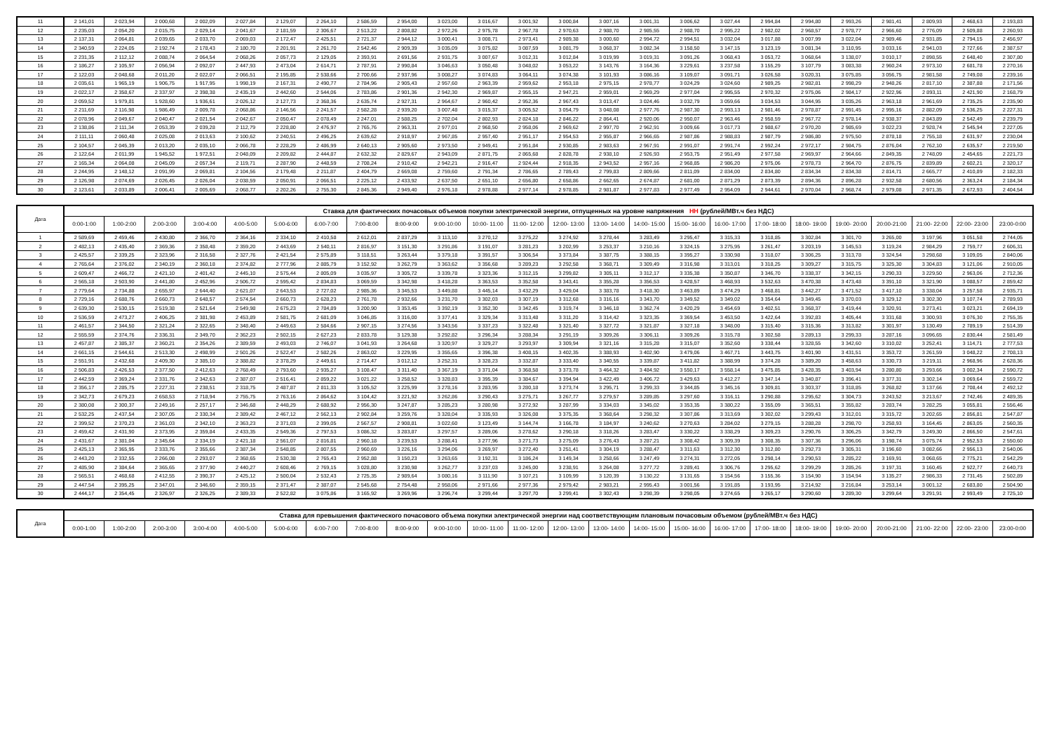| 11 | 2 141,01 | 2 023,94 | 2 000,68 | 2 002,09 | 2 027,84 | 2 129,07 | 2 264,10 | 2 586,59 | 2 954,00 | 3 023,00 | 3 016,67 | 3 001,92 | 3 000,84 | 3 007,16 | 3 001,31 | 3 006,62 | 3 027,44 | 2 994,84 | 2 994,80 | 2 993,26 | 2 981,41 | 2 809,93 | 2 468,63 | 2 193,83 |
| 12 | 2 235,03 | 2 054,20 | 2 015,75 | 2 029,14 | 2 041,67 | 2 181,59 | 2 306,67 | 2 513,22 | 2 808,82 | 2 972,26 | 2 975,78 | 2 967,78 | 2 970,63 | 2 988,70 | 2 985,55 | 2 988,70 | 2 995,22 | 2 982,02 | 2 968,57 | 2 978,77 | 2 966,60 | 2 776,09 | 2 509,88 | 2 260,93 |
| 13 | 2 137,31 | 2 064,81 | 2 039,65 | 2 033,70 | 2 069,03 | 2 172,47 | 2 425,51 | 2 721,37 | 2 944,12 | 3 000,41 | 3 008,71 | 2 973,41 | 2 989,38 | 3 000,60 | 2 994,72 | 2 994,51 | 3 032,04 | 3 017,88 | 3 007,99 | 3 022,04 | 2 989,46 | 2 931,85 | 2 794,15 | 2 456,97 |
| 14 | 2 340,59 | 2 224,05 | 2 192,74 | 2 178,43 | 2 180,70 | 2 201,91 | 2 261,70 | 2 542,46 | 2 909,39 | 3 035,09 | 3 075,82 | 3 087,59 | 3 081,79 | 3 068,37 | 3 082,34 | 3 158,50 | 3 147,15 | 3 123,19 | 3 081,34 | 3 110,95 | 3 033,16 | 2 941,03 | 2 727,66 | 2 387,57 |
| 15 | 2 231,35 | 2 112,12 | 2 088,74 | 2 064,54 | 2 068,26 | 2 057,73 | 2 129,05 | 2 393,91 | 2 691,56 | 2 931,75 | 3 007,67 | 3 012,31 | 3 012,84 | 3 019,99 | 3 019,31 | 3 091,26 | 3 068,43 | 3 053,72 | 3 068,64 | 3 138,07 | 3 010,17 | 2 898,55 | 2 648,40 | 2 307,80 |
| 16 | 2 186,27 | 2 105,97 | 2 056,94 | 2 092,07 | 2 447,93 | 2 473,04 | 2 614,71 | 2 787,91 | 2 990,84 | 3 046,63 | 3 050,48 | 3 048,02 | 3 053,22 | 3 143,76 | 3 164,36 | 3 229,61 | 3 237,58 | 3 155,29 | 3 107,79 | 3 083,38 | 2 960,24 | 2 973,10 | 2 681,78 | 2 270,16 |
| 17 | 2 122,03 | 2 048,68 | 2 011,20 | 2 022,07 | 2 066,51 | 2 195,85 | 2 538,66 | 2 700,66 | 2 937,96 | 3 008,27 | 3 074,83 | 3 064,11 | 3 074,38 | 3 101,93 | 3 086,16 | 3 109,07 | 3 091,71 | 3 026,58 | 3 020,31 | 3 075,85 | 3 056,75 | 2 981,58 | 2 749,08 | 2 239,16 |
| 18 | 2 035,61 | 1 965,19 | 1 906,75 | 1 917,95 | 1 998,19 | 2 167,31 | 2 490,77 | 2 784,96 | 2 905,43 | 2 957,60 | 2 963,39 | 2 959,62 | 2 953,18 | 2 975,15 | 2 978,77 | 3 024,29 | 3 024,60 | 2 989,25 | 2 982,81 | 2 998,29 | 2 948,26 | 2 817,10 | 2 387,88 | 2 171,56 |
| 19 | 2 022,17 | 2 358,67 | 2 337,97 | 2 398,38 | 2 435,19 | 2 442,60 | 2 544,06 | 2 783,86 | 2 901,36 | 2 942,30 | 2 969,87 | 2 955,15 | 2 947,21 | 2 959,01 | 2 969,29 | 2 977,04 | 2 995,55 | 2 970,32 | 2 975,06 | 2 984,17 | 2 922,96 | 2 893,11 | 2 421,90 | 2 168,79 |
| 20 | 2 059,52 | 1 979,81 | 1 928,60 | 1 936,61 | 2 026,12 | 2 127,73 | 2 368,36 | 2 635,74 | 2 927,31 | 2 964,67 | 2 960,42 | 2 952,36 | 2 967,43 | 3 013,47 | 3 024,46 | 3 032,79 | 3 059,66 | 3 034,53 | 3 044,95 | 3 035,26 | 2 963,18 | 2 961,69 | 2 735,25 | 2 235,90 |
| 21 | 2 211,69 | 2 116,98 | 1 986,49 | 2 009,78 | 2 068,86 | 2 146,56 | 2 241,57 | 2 582,28 | 2 939,20 | 3 007,48 | 3 015,37 | 3 005,52 | 3 054,79 | 3 048,08 | 2 977,76 | 2 987,30 | 2 993,13 | 2 981,46 | 2 978,87 | 2 991,45 | 2 995,16 | 2 882,09 | 2 536,25 | 2 227,31 |
| 22 | 2 078,96 | 2 049,67 | 2 040,47 | 2 021,54 | 2 042,67 | 2 050,47 | 2 078,49 | 2 247,01 | 2 588,25 | 2 702,04 | 2 802,93 | 2 824,18 | 2 846,22 | 2 864,41 | 2 920,06 | 2 950,07 | 2 963,46 | 2 958,59 | 2 967,72 | 2 978,14 | 2 938,37 | 2 843,89 | 2 542,49 | 2 239,79 |
| 23 | 2 138,86 | 2 111,34 | 2 053,39 | 2 039,28 | 2 112,79 | 2 228,80 | 2 476,97 | 2 765,76 | 2 963,31 | 2 977,01 | 2 968,50 | 2 958,06 | 2 969,62 | 2 997,70 | 2 962,91 | 3 009,66 | 3 017,73 | 2 988,67 | 2 970,20 | 2 985,69 | 3 022,23 | 2 928,74 | 2 545,94 | 2 227,05 |
| 24 | 2 111,11 | 2 060,48 | 2 025,08 | 2 013,63 | 2 100,62 | 2 240,51 | 2 496,25 | 2 639,62 | 2 918,97 | 2 967,85 | 2 957,40 | 2 951,17 | 2 954,53 | 2 955,87 | 2 966,65 | 2 987,86 | 2 988,83 | 2 987,79 | 2 986,80 | 2 975,50 | 2 878,18 | 2 755,18 | 2 631,97 | 2 230,04 |
| 25 | 2 104,57 | 2 045,39 | 2 013,20 | 2 035,10 | 2 066,78 | 2 228,29 | 2 486,99 | 2 640,13 | 2 905,60 | 2 973,50 | 2 949,41 | 2 951,84 | 2 930,85 | 2 983,63 | 2 967,91 | 2 991,07 | 2 991,74 | 2 992,24 | 2 972,17 | 2 984,75 | 2 876,04 | 2 762,10 | 2 635,57 | 2 219,50 |
| 26 | 2 122,64 | 2 011,99 | 1 945,52 | 1 972,51 | 2 048,09 | 2 209,82 | 2 444,87 | 2 632,32 | 2 829,67 | 2 943,09 | 2 871,75 | 2 865,68 | 2 828,78 | 2 938,10 | 2 926,93 | 2 953,75 | 2 951,49 | 2 977,58 | 2 969,97 | 2 964,66 | 2 849,35 | 2 748,09 | 2 454,65 | 2 221,73 |
| 27 | 2 165,34 | 2 064,08 | 2 045,09 | 2 057,34 | 2 119,71 | 2 287,90 | 2 448,59 | 2 708,24 | 2 910,42 | 2 942,21 | 2 916,47 | 2 924,44 | 2 918,35 | 2 943,52 | 2 957,16 | 2 968,85 | 2 986,20 | 2 975,06 | 2 978,73 | 2 964,70 | 2 876,75 | 2 839,89 | 2 602,21 | 2 320,17 |
| 28 | 2 244,95 | 2 148,12 | 2 091,99 | 2 069,81 | 2 104,56 | 2 179,48 | 2 211,87 | 2 404,79 | 2 669,08 | 2 759,60 | 2 791,34 | 2 786,65 | 2 789,43 | 2 799,83 | 2 809,66 | 2 811,09 | 2 834,00 | 2 834,80 | 2 834,34 | 2 834,38 | 2 814,71 | 2 665,77 | 2 410,89 | 2 182,33 |
| 29 | 2 126,98 | 2 074,69 | 2 026,45 | 2 026,04 | 2 038,59 | 2 050,91 | 2 066,51 | 2 225,12 | 2 433,92 | 2 637,50 | 2 651,10 | 2 656,80 | 2 658,86 | 2 662,65 | 2 674,87 | 2 681,00 | 2 871,29 | 2 873,39 | 2 894,36 | 2 896,28 | 2 932,58 | 2 680,56 | 2 363,24 | 2 184,34 |
| 30 | 2 123,61 | 2 033,89 | 2 006,41 | 2 005,69 | 2 068,77 | 2 202,26 | 2 755,30 | 2 845,36 | 2 949,40 | 2 976,18 | 2 978,88 | 2 977,14 | 2 978,85 | 2 981,87 | 2 977,83 | 2 977,49 | 2 954,09 | 2 944,61 | 2 970,04 | 2 968,74 | 2 979,08 | 2 971,35 | 2 672,93 | 2 404,54 |
| Дата | Ставка для фактических почасовых объемов покупки электрической энергии, отпущенных на уровне напряжения НН (рублей/МВт.ч без НДС) | | | | | | | | | | | | | | | | | | | | | | | |
| --- | --- | --- | --- | --- | --- | --- | --- | --- | --- | --- | --- | --- | --- | --- | --- | --- | --- | --- | --- | --- | --- | --- | --- | --- |
| | 0:00-1:00 | 1:00-2:00 | 2:00-3:00 | 3:00-4:00 | 4:00-5:00 | 5:00-6:00 | 6:00-7:00 | 7:00-8:00 | 8:00-9:00 | 9:00-10:00 | 10:00- 11:00 | 11:00- 12:00 | 12:00- 13:00 | 13:00- 14:00 | 14:00- 15:00 | 15:00- 16:00 | 16:00- 17:00 | 17:00- 18:00 | 18:00- 19:00 | 19:00- 20:00 | 20:00-21:00 | 21:00- 22:00 | 22:00- 23:00 | 23:00-0:00 |
| 1 | 2 589,69 | 2 459,46 | 2 430,80 | 2 366,70 | 2 364,16 | 2 334,10 | 2 410,58 | 2 612,01 | 2 837,29 | 3 113,10 | 3 270,12 | 3 275,22 | 3 274,92 | 3 278,44 | 3 283,49 | 3 295,47 | 3 315,33 | 3 318,85 | 3 302,84 | 3 301,70 | 3 265,00 | 3 197,96 | 3 051,58 | 2 744,05 |
| 2 | 2 482,13 | 2 435,40 | 2 369,36 | 2 358,48 | 2 359,20 | 2 443,69 | 2 540,11 | 2 816,97 | 3 151,30 | 3 291,86 | 3 191,07 | 3 281,23 | 3 202,99 | 3 253,37 | 3 210,16 | 3 324,15 | 3 275,95 | 3 261,47 | 3 203,19 | 3 145,53 | 3 119,24 | 2 984,29 | 2 759,77 | 2 606,31 |
| 3 | 2 425,57 | 2 339,25 | 2 323,96 | 2 316,58 | 2 327,76 | 2 421,54 | 2 575,89 | 3 118,51 | 3 263,44 | 3 379,18 | 3 391,57 | 3 306,54 | 3 373,84 | 3 387,75 | 3 388,15 | 3 395,27 | 3 330,98 | 3 318,07 | 3 306,25 | 3 313,78 | 3 324,54 | 3 298,68 | 3 109,05 | 2 840,06 |
| 4 | 2 765,64 | 2 376,02 | 2 340,19 | 2 360,18 | 2 374,82 | 2 777,96 | 2 885,79 | 3 152,92 | 3 262,79 | 3 363,62 | 3 356,68 | 3 289,23 | 3 292,58 | 3 368,71 | 3 309,49 | 3 316,98 | 3 313,01 | 3 318,25 | 3 309,27 | 3 315,75 | 3 325,30 | 3 304,83 | 3 121,06 | 2 910,05 |
| 5 | 2 609,47 | 2 466,72 | 2 421,10 | 2 401,42 | 2 445,10 | 2 575,44 | 2 805,09 | 3 035,97 | 3 305,72 | 3 339,78 | 3 323,36 | 3 312,15 | 3 299,82 | 3 305,11 | 3 312,17 | 3 335,38 | 3 350,87 | 3 346,70 | 3 338,37 | 3 342,15 | 3 290,33 | 3 229,50 | 2 963,06 | 2 712,36 |
| 6 | 2 565,18 | 2 503,90 | 2 441,80 | 2 452,96 | 2 506,72 | 2 595,42 | 2 834,83 | 3 069,59 | 3 342,98 | 3 418,28 | 3 363,53 | 3 352,58 | 3 343,41 | 3 355,28 | 3 356,53 | 3 428,57 | 3 468,93 | 3 532,63 | 3 470,38 | 3 473,48 | 3 391,10 | 3 321,90 | 3 088,57 | 2 859,42 |
| 7 | 2 779,64 | 2 734,88 | 2 655,97 | 2 644,40 | 2 621,07 | 2 643,53 | 2 727,02 | 2 985,36 | 3 345,53 | 3 449,88 | 3 445,14 | 3 432,29 | 3 429,04 | 3 383,78 | 3 418,30 | 3 463,89 | 3 474,29 | 3 468,81 | 3 442,27 | 3 471,52 | 3 417,10 | 3 338,04 | 3 257,58 | 2 935,71 |
| 8 | 2 729,16 | 2 688,76 | 2 660,73 | 2 648,57 | 2 574,54 | 2 660,73 | 2 628,23 | 2 761,78 | 2 932,66 | 3 231,70 | 3 302,03 | 3 307,19 | 3 312,68 | 3 316,16 | 3 343,70 | 3 349,52 | 3 349,02 | 3 354,64 | 3 349,45 | 3 370,03 | 3 329,12 | 3 302,30 | 3 107,74 | 2 789,93 |
| 9 | 2 639,30 | 2 530,15 | 2 519,38 | 2 521,64 | 2 549,98 | 2 675,23 | 2 784,89 | 3 200,90 | 3 353,45 | 3 392,19 | 3 352,30 | 3 342,45 | 3 319,74 | 3 346,18 | 3 362,74 | 3 420,29 | 3 454,69 | 3 402,51 | 3 368,37 | 3 419,44 | 3 320,91 | 3 273,41 | 3 023,21 | 2 694,19 |
| 10 | 2 536,59 | 2 473,27 | 2 406,25 | 2 381,98 | 2 453,89 | 2 581,75 | 2 681,09 | 3 046,85 | 3 316,00 | 3 377,41 | 3 329,34 | 3 313,48 | 3 311,20 | 3 314,42 | 3 323,35 | 3 369,54 | 3 453,50 | 3 422,64 | 3 392,83 | 3 405,44 | 3 331,68 | 3 300,93 | 3 076,30 | 2 755,35 |
| 11 | 2 461,57 | 2 344,50 | 2 321,24 | 2 322,65 | 2 348,40 | 2 449,63 | 2 584,66 | 2 907,15 | 3 274,56 | 3 343,56 | 3 337,23 | 3 322,48 | 3 321,40 | 3 327,72 | 3 321,87 | 3 327,18 | 3 348,00 | 3 315,40 | 3 315,36 | 3 313,82 | 3 301,97 | 3 130,49 | 2 789,19 | 2 514,39 |
| 12 | 2 555,59 | 2 374,76 | 2 336,31 | 2 349,70 | 2 362,23 | 2 502,15 | 2 627,23 | 2 833,78 | 3 129,38 | 3 292,82 | 3 296,34 | 3 288,34 | 3 291,19 | 3 309,26 | 3 306,11 | 3 309,26 | 3 315,78 | 3 302,58 | 3 289,13 | 3 299,33 | 3 287,16 | 3 096,65 | 2 830,44 | 2 581,49 |
| 13 | 2 457,87 | 2 385,37 | 2 360,21 | 2 354,26 | 2 389,59 | 2 493,03 | 2 746,07 | 3 041,93 | 3 264,68 | 3 320,97 | 3 329,27 | 3 293,97 | 3 309,94 | 3 321,16 | 3 315,28 | 3 315,07 | 3 352,60 | 3 338,44 | 3 328,55 | 3 342,60 | 3 310,02 | 3 252,41 | 3 114,71 | 2 777,53 |
| 14 | 2 661,15 | 2 544,61 | 2 513,30 | 2 498,99 | 2 501,26 | 2 522,47 | 2 582,26 | 2 863,02 | 3 229,95 | 3 355,65 | 3 396,38 | 3 408,15 | 3 402,35 | 3 388,93 | 3 402,90 | 3 479,06 | 3 467,71 | 3 443,75 | 3 401,90 | 3 431,51 | 3 353,72 | 3 261,59 | 3 048,22 | 2 708,13 |
| 15 | 2 551,91 | 2 432,68 | 2 409,30 | 2 385,10 | 2 388,82 | 2 378,29 | 2 449,61 | 2 714,47 | 3 012,12 | 3 252,31 | 3 328,23 | 3 332,87 | 3 333,40 | 3 340,55 | 3 339,87 | 3 411,82 | 3 388,99 | 3 374,28 | 3 389,20 | 3 458,63 | 3 330,73 | 3 219,11 | 2 968,96 | 2 628,36 |
| 16 | 2 506,83 | 2 426,53 | 2 377,50 | 2 412,63 | 2 768,49 | 2 793,60 | 2 935,27 | 3 108,47 | 3 311,40 | 3 367,19 | 3 371,04 | 3 368,58 | 3 373,78 | 3 464,32 | 3 484,92 | 3 550,17 | 3 558,14 | 3 475,85 | 3 428,35 | 3 403,94 | 3 280,80 | 3 293,66 | 3 002,34 | 2 590,72 |
| 17 | 2 442,59 | 2 369,24 | 2 331,76 | 2 342,63 | 2 387,07 | 2 516,41 | 2 859,22 | 3 021,22 | 3 258,52 | 3 328,83 | 3 395,39 | 3 384,67 | 3 394,94 | 3 422,49 | 3 406,72 | 3 429,63 | 3 412,27 | 3 347,14 | 3 340,87 | 3 396,41 | 3 377,31 | 3 302,14 | 3 069,64 | 2 559,72 |
| 18 | 2 356,17 | 2 285,75 | 2 227,31 | 2 238,51 | 2 318,75 | 2 487,87 | 2 811,33 | 3 105,52 | 3 225,99 | 3 278,16 | 3 283,95 | 3 280,18 | 3 273,74 | 3 295,71 | 3 299,33 | 3 344,85 | 3 345,16 | 3 309,81 | 3 303,37 | 3 318,85 | 3 268,82 | 3 137,66 | 2 708,44 | 2 492,12 |
| 19 | 2 342,73 | 2 679,23 | 2 658,53 | 2 718,94 | 2 755,75 | 2 763,16 | 2 864,62 | 3 104,42 | 3 221,92 | 3 262,86 | 3 290,43 | 3 275,71 | 3 267,77 | 3 279,57 | 3 289,85 | 3 297,60 | 3 316,11 | 3 290,88 | 3 295,62 | 3 304,73 | 3 243,52 | 3 213,67 | 2 742,46 | 2 489,35 |
| 20 | 2 380,08 | 2 300,37 | 2 249,16 | 2 257,17 | 2 346,68 | 2 448,29 | 2 688,92 | 2 956,30 | 3 247,87 | 3 285,23 | 3 280,98 | 3 272,92 | 3 287,99 | 3 334,03 | 3 345,02 | 3 353,35 | 3 380,22 | 3 355,09 | 3 365,51 | 3 355,82 | 3 283,74 | 3 282,25 | 3 055,81 | 2 556,46 |
| 21 | 2 532,25 | 2 437,54 | 2 307,05 | 2 330,34 | 2 389,42 | 2 467,12 | 2 562,13 | 2 902,84 | 3 259,76 | 3 328,04 | 3 335,93 | 3 326,08 | 3 375,35 | 3 368,64 | 3 298,32 | 3 307,86 | 3 313,69 | 3 302,02 | 3 299,43 | 3 312,01 | 3 315,72 | 3 202,65 | 2 856,81 | 2 547,87 |
| 22 | 2 399,52 | 2 370,23 | 2 361,03 | 2 342,10 | 2 363,23 | 2 371,03 | 2 399,05 | 2 567,57 | 2 908,81 | 3 022,60 | 3 123,49 | 3 144,74 | 3 166,78 | 3 184,97 | 3 240,62 | 3 270,63 | 3 284,02 | 3 279,15 | 3 288,28 | 3 298,70 | 3 258,93 | 3 164,45 | 2 863,05 | 2 560,35 |
| 23 | 2 459,42 | 2 431,90 | 2 373,95 | 2 359,84 | 2 433,35 | 2 549,36 | 2 797,53 | 3 086,32 | 3 283,87 | 3 297,57 | 3 289,06 | 3 278,62 | 3 290,18 | 3 318,26 | 3 283,47 | 3 330,22 | 3 338,29 | 3 309,23 | 3 290,76 | 3 306,25 | 3 342,79 | 3 249,30 | 2 866,50 | 2 547,61 |
| 24 | 2 431,67 | 2 381,04 | 2 345,64 | 2 334,19 | 2 421,18 | 2 561,07 | 2 816,81 | 2 960,18 | 3 239,53 | 3 288,41 | 3 277,96 | 3 271,73 | 3 275,09 | 3 276,43 | 3 287,21 | 3 308,42 | 3 309,39 | 3 308,35 | 3 307,36 | 3 296,06 | 3 198,74 | 3 075,74 | 2 952,53 | 2 550,60 |
| 25 | 2 425,13 | 2 365,95 | 2 333,76 | 2 355,66 | 2 387,34 | 2 548,85 | 2 807,55 | 2 960,69 | 3 226,16 | 3 294,06 | 3 269,97 | 3 272,40 | 3 251,41 | 3 304,19 | 3 288,47 | 3 311,63 | 3 312,30 | 3 312,80 | 3 292,73 | 3 305,31 | 3 196,60 | 3 082,66 | 2 956,13 | 2 540,06 |
| 26 | 2 443,20 | 2 332,55 | 2 266,08 | 2 293,07 | 2 368,65 | 2 530,38 | 2 765,43 | 2 952,88 | 3 150,23 | 3 263,65 | 3 192,31 | 3 186,24 | 3 149,34 | 3 258,66 | 3 247,49 | 3 274,31 | 3 272,05 | 3 298,14 | 3 290,53 | 3 285,22 | 3 169,91 | 3 068,65 | 2 775,21 | 2 542,29 |
| 27 | 2 485,90 | 2 384,64 | 2 365,65 | 2 377,90 | 2 440,27 | 2 608,46 | 2 769,15 | 3 028,80 | 3 230,98 | 3 262,77 | 3 237,03 | 3 245,00 | 3 238,91 | 3 264,08 | 3 277,72 | 3 289,41 | 3 306,76 | 3 295,62 | 3 299,29 | 3 285,26 | 3 197,31 | 3 160,45 | 2 922,77 | 2 640,73 |
| 28 | 2 565,51 | 2 468,68 | 2 412,55 | 2 390,37 | 2 425,12 | 2 500,04 | 2 532,43 | 2 725,35 | 2 989,64 | 3 080,16 | 3 111,90 | 3 107,21 | 3 109,99 | 3 120,39 | 3 130,22 | 3 131,65 | 3 154,56 | 3 155,36 | 3 154,90 | 3 154,94 | 3 135,27 | 2 986,33 | 2 731,45 | 2 502,89 |
| 29 | 2 447,54 | 2 395,25 | 2 347,01 | 2 346,60 | 2 359,15 | 2 371,47 | 2 387,07 | 2 545,68 | 2 754,48 | 2 958,06 | 2 971,66 | 2 977,36 | 2 979,42 | 2 983,21 | 2 995,43 | 3 001,56 | 3 191,85 | 3 193,95 | 3 214,92 | 3 216,84 | 3 253,14 | 3 001,12 | 2 683,80 | 2 504,90 |
| 30 | 2 444,17 | 2 354,45 | 2 326,97 | 2 326,25 | 2 389,33 | 2 522,82 | 3 075,86 | 3 165,92 | 3 269,96 | 3 296,74 | 3 299,44 | 3 297,70 | 3 299,41 | 3 302,43 | 3 298,39 | 3 298,05 | 3 274,65 | 3 265,17 | 3 290,60 | 3 289,30 | 3 299,64 | 3 291,91 | 2 993,49 | 2 725,10 |
| Дата | Ставка для превышения фактического почасового объема покупки электрической энергии над соответствующим плановым почасовым объемом (рублей/МВт.ч без НДС) | | | | | | | | | | | | | | | | | | | | | | | |
| --- | --- | --- | --- | --- | --- | --- | --- | --- | --- | --- | --- | --- | --- | --- | --- | --- | --- | --- | --- | --- | --- | --- | --- | --- |
| | 0:00-1:00 | 1:00-2:00 | 2:00-3:00 | 3:00-4:00 | 4:00-5:00 | 5:00-6:00 | 6:00-7:00 | 7:00-8:00 | 8:00-9:00 | 9:00-10:00 | 10:00- 11:00 | 11:00- 12:00 | 12:00- 13:00 | 13:00- 14:00 | 14:00- 15:00 | 15:00- 16:00 | 16:00- 17:00 | 17:00- 18:00 | 18:00- 19:00 | 19:00- 20:00 | 20:00-21:00 | 21:00- 22:00 | 22:00- 23:00 | 23:00-0:00 |